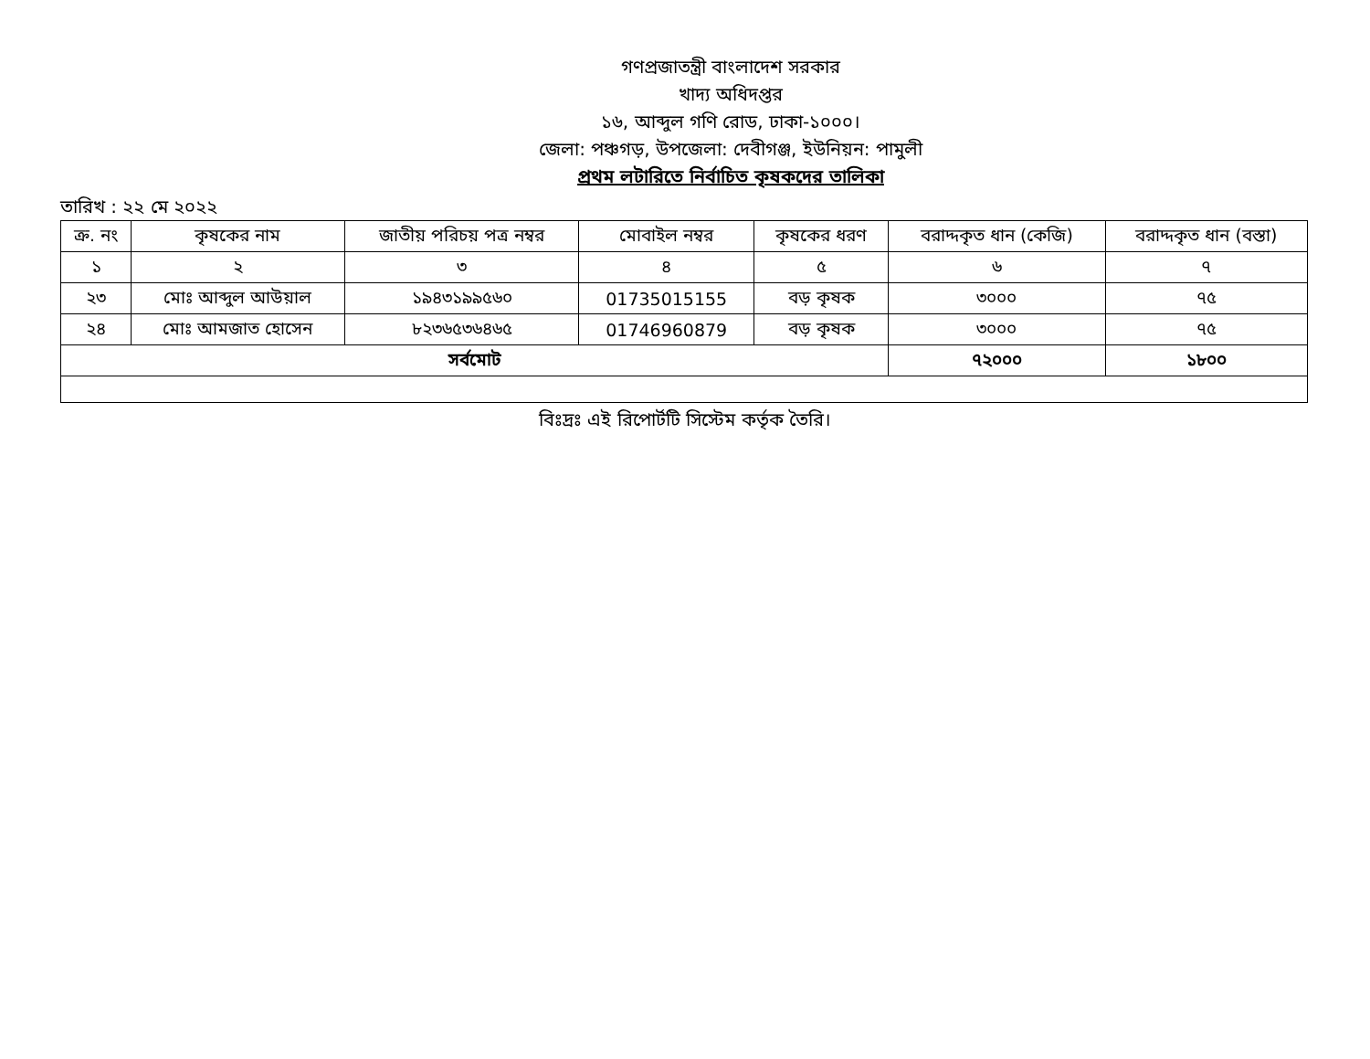গণপ্রজাতন্ত্রী বাংলাদেশ সরকার
খাদ্য অধিদপ্তর
১৬, আব্দুল গণি রোড, ঢাকা-১০০০।
জেলা: পঞ্চগড়, উপজেলা: দেবীগঞ্জ, ইউনিয়ন: পামুলী
প্রথম লটারিতে নির্বাচিত কৃষকদের তালিকা
তারিখ : ২২ মে ২০২২
| ক্র. নং | কৃষকের নাম | জাতীয় পরিচয় পত্র নম্বর | মোবাইল নম্বর | কৃষকের ধরণ | বরাদ্দকৃত ধান (কেজি) | বরাদ্দকৃত ধান (বস্তা) |
| --- | --- | --- | --- | --- | --- | --- |
| ১ | ২ | ৩ | ৪ | ৫ | ৬ | ৭ |
| ২৩ | মোঃ আব্দুল আউয়াল | ১৯৪৩১৯৯৫৬০ | 01735015155 | বড় কৃষক | ৩০০০ | ৭৫ |
| ২৪ | মোঃ আমজাত হোসেন | ৮২৩৬৫৩৬৪৬৫ | 01746960879 | বড় কৃষক | ৩০০০ | ৭৫ |
| সর্বমোট | | | | | ৭২০০০ | ১৮০০ |
বিঃদ্রঃ এই রিপোর্টটি সিস্টেম কর্তৃক তৈরি।